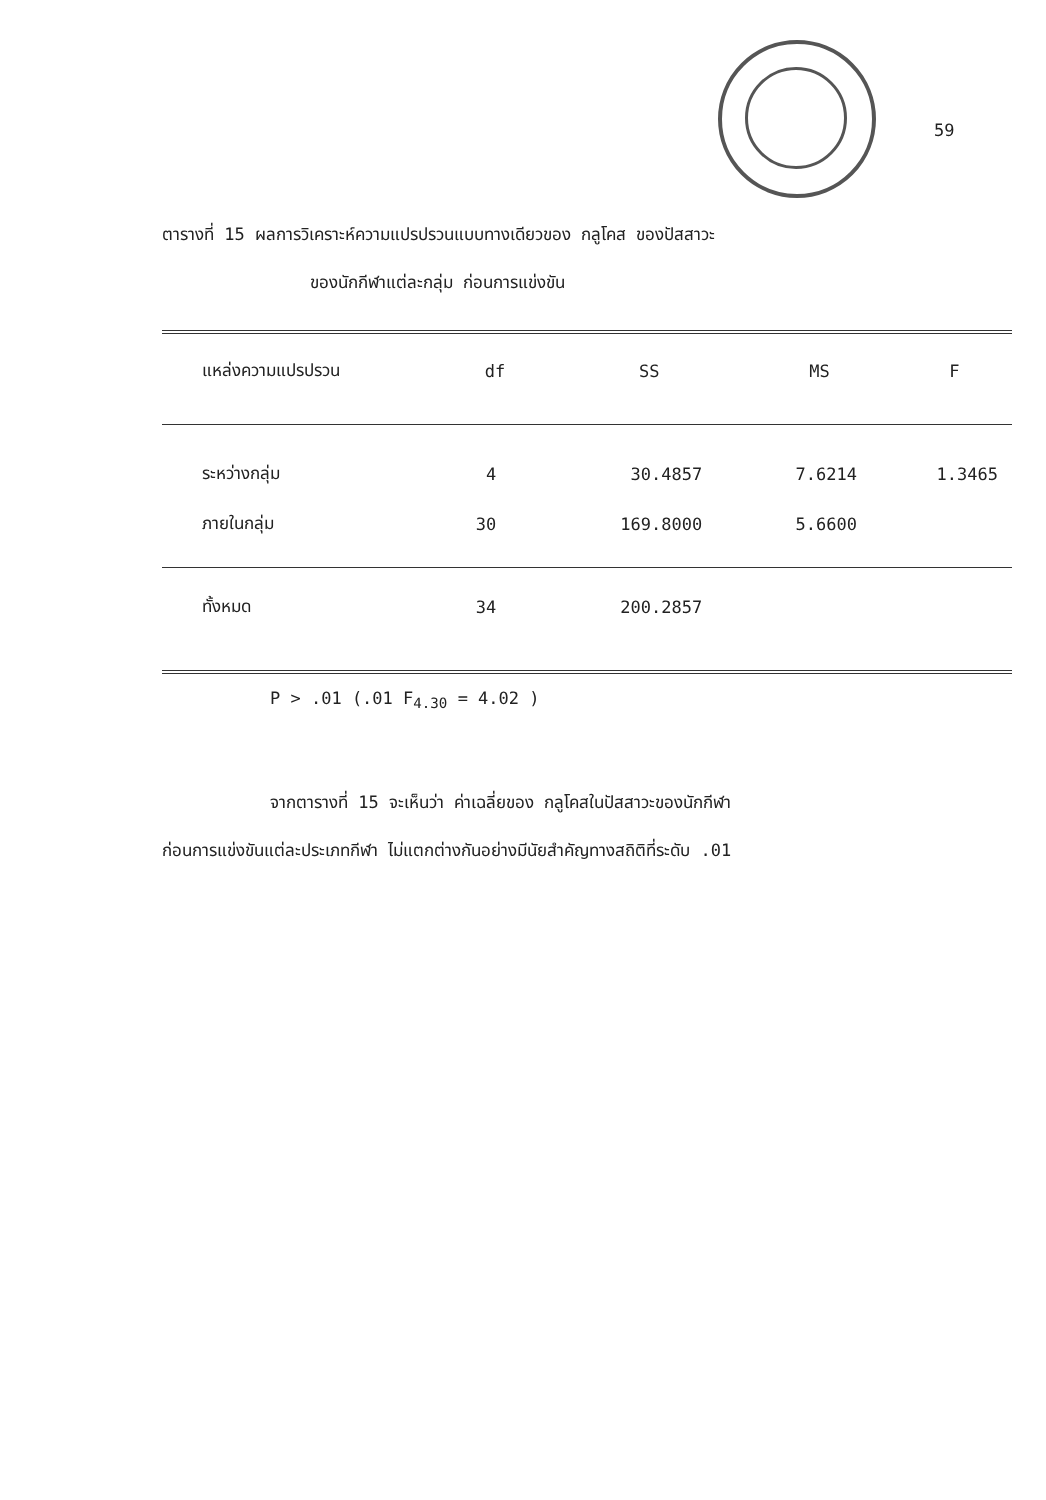59
ตารางที่ 15 ผลการวิเคราะห์ความแปรปรวนแบบทางเดียวของ กลูโคส ของปัสสาวะ
ของนักกีฬาแต่ละกลุ่ม ก่อนการแข่งขัน
| แหล่งความแปรปรวน | df | SS | MS | F |
| --- | --- | --- | --- | --- |
| ระหว่างกลุ่ม | 4 | 30.4857 | 7.6214 | 1.3465 |
| ภายในกลุ่ม | 30 | 169.8000 | 5.6600 | |
| ทั้งหมด | 34 | 200.2857 | | |
P > .01 (.01 F<sub>4.30</sub> = 4.02 )
จากตารางที่ 15 จะเห็นว่า ค่าเฉลี่ยของ กลูโคสในปัสสาวะของนักกีฬา
ก่อนการแข่งขันแต่ละประเภทกีฬา ไม่แตกต่างกันอย่างมีนัยสำคัญทางสถิติที่ระดับ .01